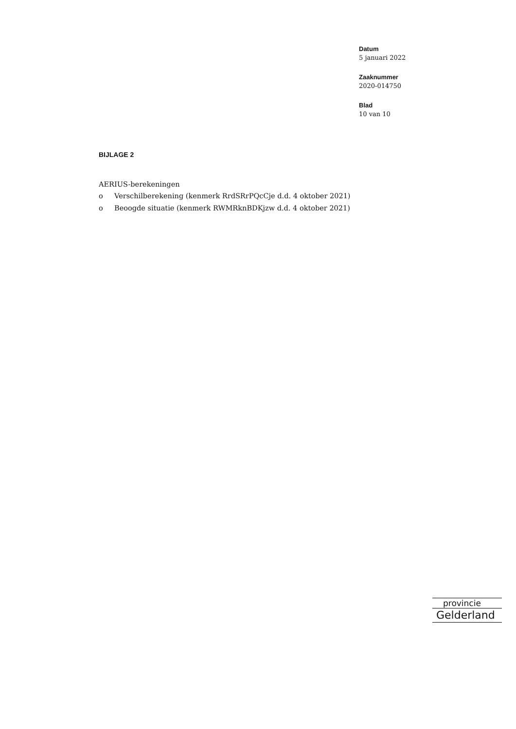Datum
5 januari 2022
Zaaknummer
2020-014750
Blad
10 van 10
BIJLAGE 2
AERIUS-berekeningen
o Verschilberekening (kenmerk RrdSRrPQcCje d.d. 4 oktober 2021)
o Beoogde situatie (kenmerk RWMRknBDKjzw d.d. 4 oktober 2021)
provincie
Gelderland